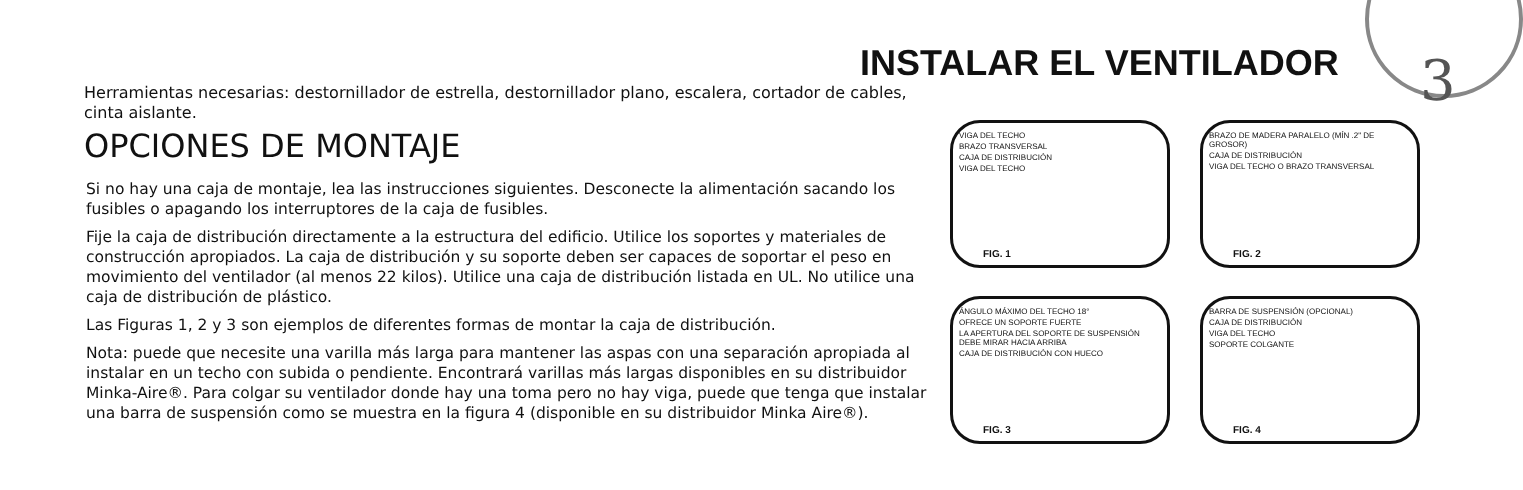3
INSTALAR EL VENTILADOR
Herramientas necesarias: destornillador de estrella, destornillador plano, escalera, cortador de cables, cinta aislante.
OPCIONES DE MONTAJE
Si no hay una caja de montaje, lea las instrucciones siguientes. Desconecte la alimentación sacando los fusibles o apagando los interruptores de la caja de fusibles.
Fije la caja de distribución directamente a la estructura del edificio. Utilice los soportes y materiales de construcción apropiados. La caja de distribución y su soporte deben ser capaces de soportar el peso en movimiento del ventilador (al menos 22 kilos). Utilice una caja de distribución listada en UL. No utilice una caja de distribución de plástico.
Las Figuras 1, 2 y 3 son ejemplos de diferentes formas de montar la caja de distribución.
Nota: puede que necesite una varilla más larga para mantener las aspas con una separación apropiada al instalar en un techo con subida o pendiente. Encontrará varillas más largas disponibles en su distribuidor Minka-Aire®. Para colgar su ventilador donde hay una toma pero no hay viga, puede que tenga que instalar una barra de suspensión como se muestra en la figura 4 (disponible en su distribuidor Minka Aire®).
VIGA DEL TECHO
BRAZO TRANSVERSAL
CAJA DE DISTRIBUCIÓN
VIGA DEL TECHO
FIG. 1
BRAZO DE MADERA PARALELO (MÍN .2" DE GROSOR)
CAJA DE DISTRIBUCIÓN
VIGA DEL TECHO O BRAZO TRANSVERSAL
FIG. 2
ÁNGULO MÁXIMO DEL TECHO 18°
OFRECE UN SOPORTE FUERTE
LA APERTURA DEL SOPORTE DE SUSPENSIÓN DEBE MIRAR HACIA ARRIBA
CAJA DE DISTRIBUCIÓN CON HUECO
FIG. 3
BARRA DE SUSPENSIÓN (OPCIONAL)
CAJA DE DISTRIBUCIÓN
VIGA DEL TECHO
SOPORTE COLGANTE
FIG. 4